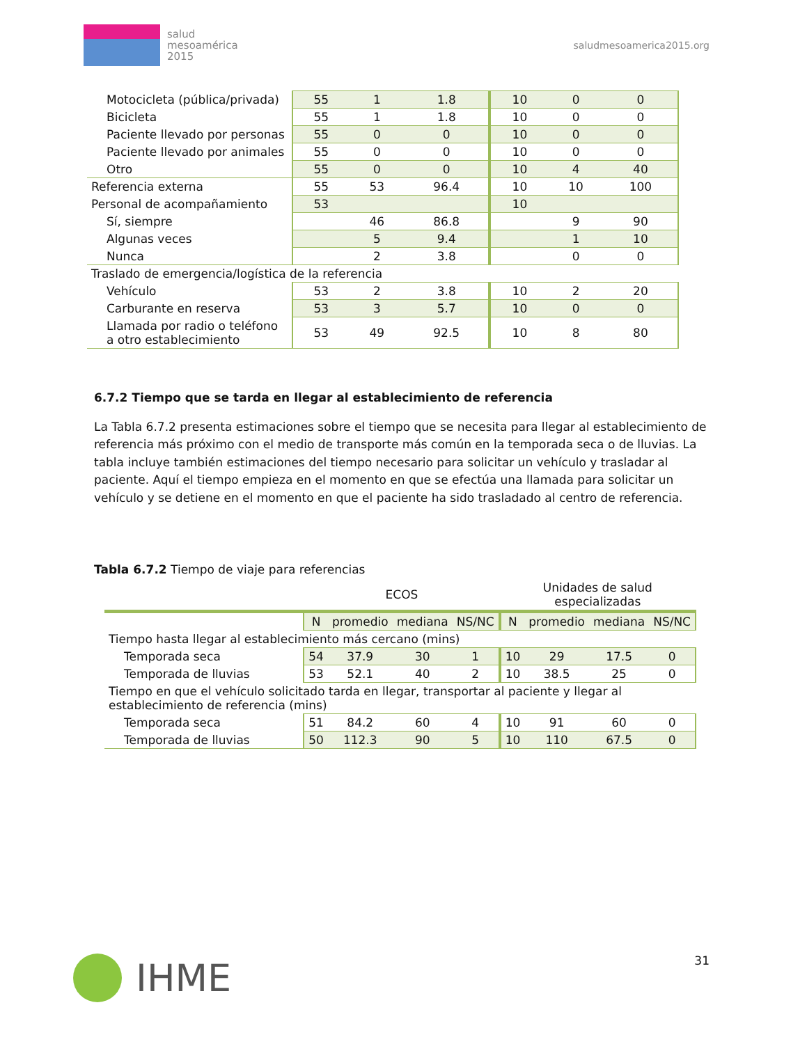salud
mesoamérica
2015
saludmesoamerica2015.org
| Motocicleta (pública/privada) | 55 | 1 | 1.8 | 10 | 0 | 0 |
| Bicicleta | 55 | 1 | 1.8 | 10 | 0 | 0 |
| Paciente llevado por personas | 55 | 0 | 0 | 10 | 0 | 0 |
| Paciente llevado por animales | 55 | 0 | 0 | 10 | 0 | 0 |
| Otro | 55 | 0 | 0 | 10 | 4 | 40 |
| Referencia externa | 55 | 53 | 96.4 | 10 | 10 | 100 |
| Personal de acompañamiento | 53 | | | 10 | | |
| Sí, siempre | | 46 | 86.8 | | 9 | 90 |
| Algunas veces | | 5 | 9.4 | | 1 | 10 |
| Nunca | | 2 | 3.8 | | 0 | 0 |
| Traslado de emergencia/logística de la referencia | | | | | | |
| Vehículo | 53 | 2 | 3.8 | 10 | 2 | 20 |
| Carburante en reserva | 53 | 3 | 5.7 | 10 | 0 | 0 |
| Llamada por radio o teléfono a otro establecimiento | 53 | 49 | 92.5 | 10 | 8 | 80 |
6.7.2 Tiempo que se tarda en llegar al establecimiento de referencia
La Tabla 6.7.2 presenta estimaciones sobre el tiempo que se necesita para llegar al establecimiento de referencia más próximo con el medio de transporte más común en la temporada seca o de lluvias. La tabla incluye también estimaciones del tiempo necesario para solicitar un vehículo y trasladar al paciente. Aquí el tiempo empieza en el momento en que se efectúa una llamada para solicitar un vehículo y se detiene en el momento en que el paciente ha sido trasladado al centro de referencia.
Tabla 6.7.2 Tiempo de viaje para referencias
| | ECOS | | | | Unidades de salud especializadas | | | |
| | N | promedio | mediana | NS/NC | N | promedio | mediana | NS/NC |
| Tiempo hasta llegar al establecimiento más cercano (mins) | | | | | | | | |
| Temporada seca | 54 | 37.9 | 30 | 1 | 10 | 29 | 17.5 | 0 |
| Temporada de lluvias | 53 | 52.1 | 40 | 2 | 10 | 38.5 | 25 | 0 |
| Tiempo en que el vehículo solicitado tarda en llegar, transportar al paciente y llegar al establecimiento de referencia (mins) | | | | | | | | |
| Temporada seca | 51 | 84.2 | 60 | 4 | 10 | 91 | 60 | 0 |
| Temporada de lluvias | 50 | 112.3 | 90 | 5 | 10 | 110 | 67.5 | 0 |
IHME
31